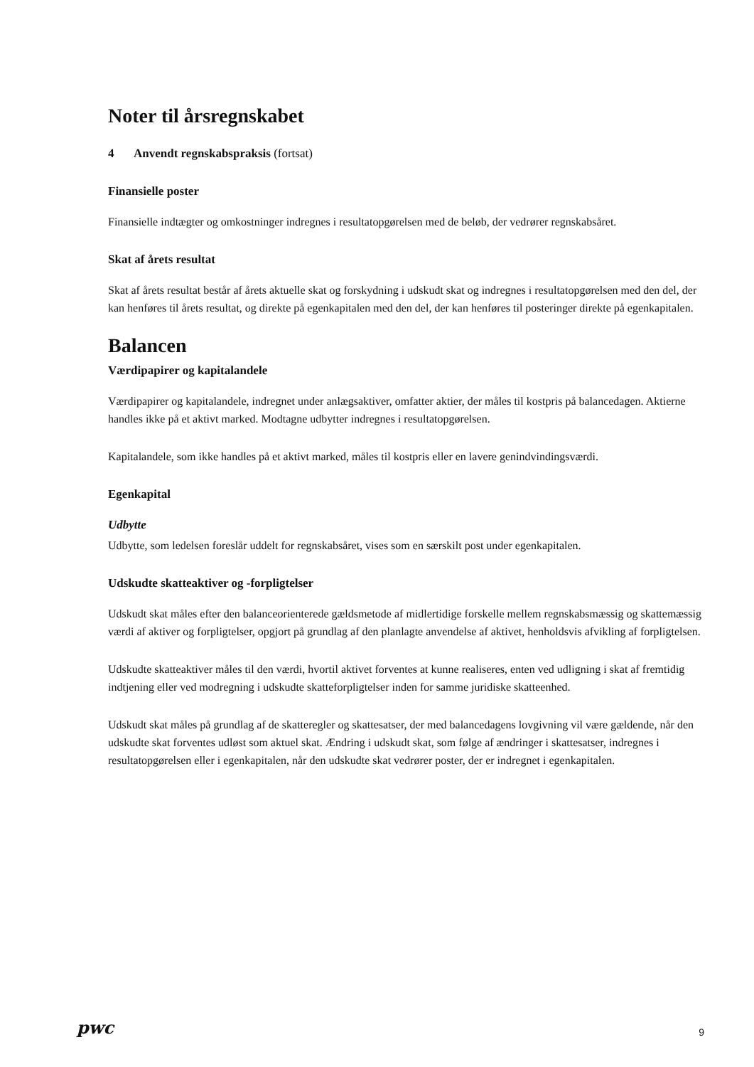Noter til årsregnskabet
4 Anvendt regnskabspraksis (fortsat)
Finansielle poster
Finansielle indtægter og omkostninger indregnes i resultatopgørelsen med de beløb, der vedrører regnskabsåret.
Skat af årets resultat
Skat af årets resultat består af årets aktuelle skat og forskydning i udskudt skat og indregnes i resultatopgørelsen med den del, der kan henføres til årets resultat, og direkte på egenkapitalen med den del, der kan henføres til posteringer direkte på egenkapitalen.
Balancen
Værdipapirer og kapitalandele
Værdipapirer og kapitalandele, indregnet under anlægsaktiver, omfatter aktier, der måles til kostpris på balancedagen. Aktierne handles ikke på et aktivt marked. Modtagne udbytter indregnes i resultatopgørelsen.
Kapitalandele, som ikke handles på et aktivt marked, måles til kostpris eller en lavere genindvindingsværdi.
Egenkapital
Udbytte
Udbytte, som ledelsen foreslår uddelt for regnskabsåret, vises som en særskilt post under egenkapitalen.
Udskudte skatteaktiver og -forpligtelser
Udskudt skat måles efter den balanceorienterede gældsmetode af midlertidige forskelle mellem regnskabsmæssig og skattemæssig værdi af aktiver og forpligtelser, opgjort på grundlag af den planlagte anvendelse af aktivet, henholdsvis afvikling af forpligtelsen.
Udskudte skatteaktiver måles til den værdi, hvortil aktivet forventes at kunne realiseres, enten ved udligning i skat af fremtidig indtjening eller ved modregning i udskudte skatteforpligtelser inden for samme juridiske skatteenhed.
Udskudt skat måles på grundlag af de skatteregler og skattesatser, der med balancedagens lovgivning vil være gældende, når den udskudte skat forventes udløst som aktuel skat. Ændring i udskudt skat, som følge af ændringer i skattesatser, indregnes i resultatopgørelsen eller i egenkapitalen, når den udskudte skat vedrører poster, der er indregnet i egenkapitalen.
pwc
9